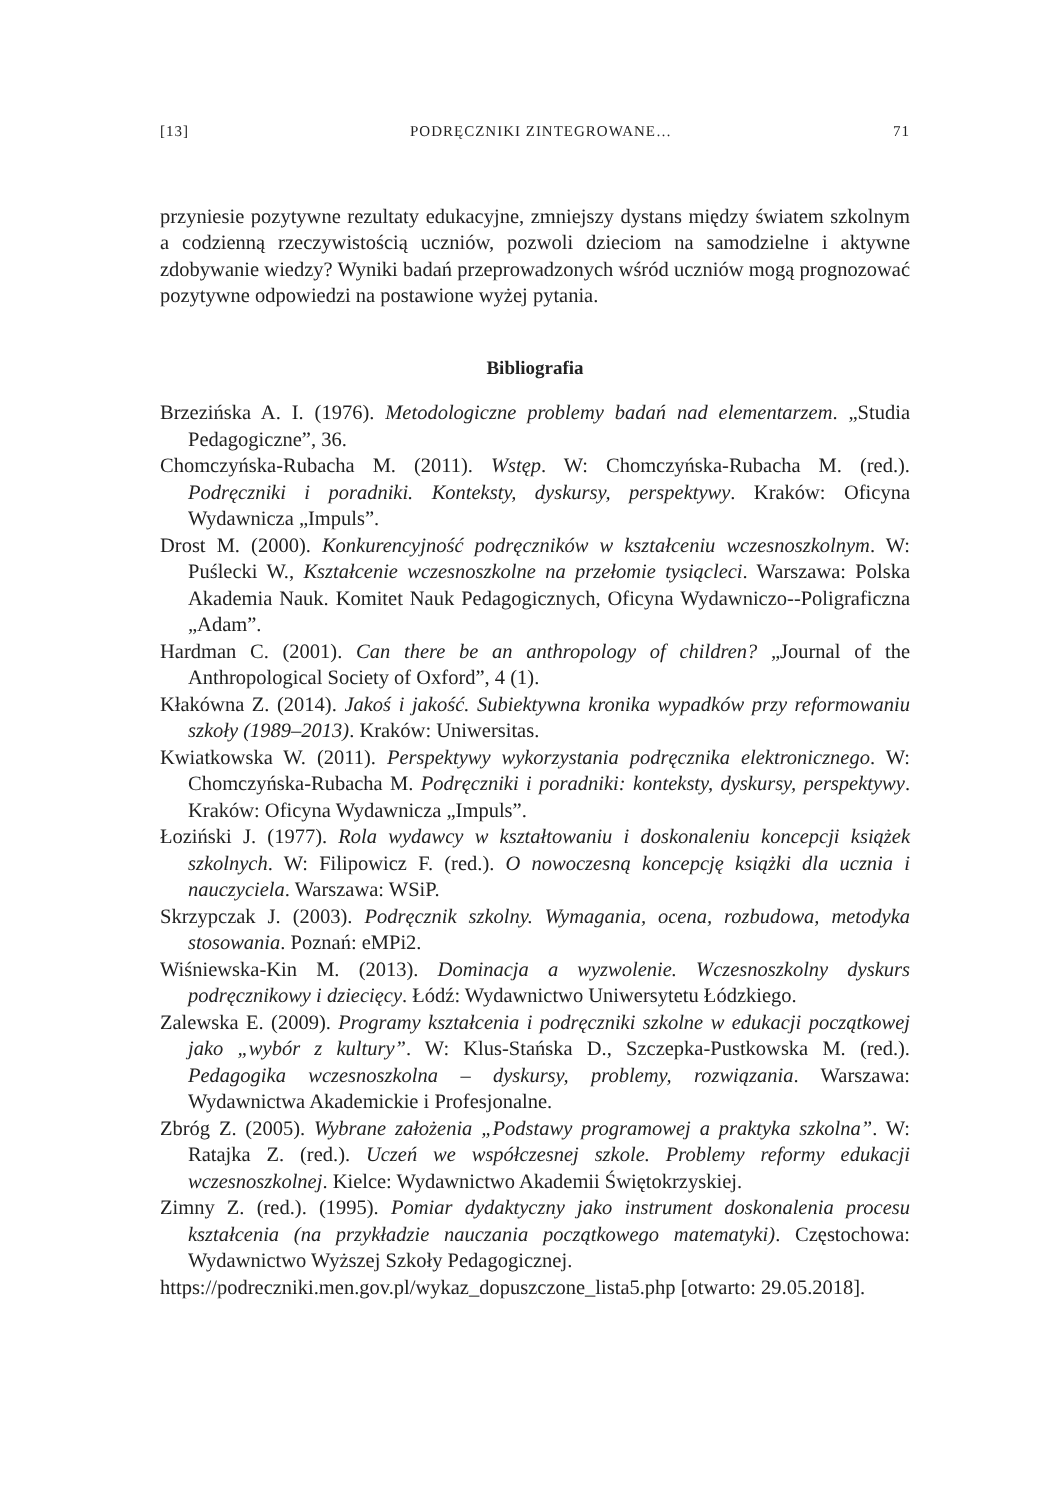[13] PODRĘCZNIKI ZINTEGROWANE… 71
przyniesie pozytywne rezultaty edukacyjne, zmniejszy dystans między światem szkolnym a codzienną rzeczywistością uczniów, pozwoli dzieciom na samodzielne i aktywne zdobywanie wiedzy? Wyniki badań przeprowadzonych wśród uczniów mogą prognozować pozytywne odpowiedzi na postawione wyżej pytania.
Bibliografia
Brzezińska A. I. (1976). Metodologiczne problemy badań nad elementarzem. „Studia Pedagogiczne”, 36.
Chomczyńska-Rubacha M. (2011). Wstęp. W: Chomczyńska-Rubacha M. (red.). Podręczniki i poradniki. Konteksty, dyskursy, perspektywy. Kraków: Oficyna Wydawnicza „Impuls”.
Drost M. (2000). Konkurencyjność podręczników w kształceniu wczesnoszkolnym. W: Puślecki W., Kształcenie wczesnoszkolne na przełomie tysiącleci. Warszawa: Polska Akademia Nauk. Komitet Nauk Pedagogicznych, Oficyna Wydawniczo--Poligraficzna „Adam”.
Hardman C. (2001). Can there be an anthropology of children? „Journal of the Anthropological Society of Oxford”, 4 (1).
Kłakówna Z. (2014). Jakoś i jakość. Subiektywna kronika wypadków przy reformowaniu szkoły (1989–2013). Kraków: Uniwersitas.
Kwiatkowska W. (2011). Perspektywy wykorzystania podręcznika elektronicznego. W: Chomczyńska-Rubacha M. Podręczniki i poradniki: konteksty, dyskursy, perspektywy. Kraków: Oficyna Wydawnicza „Impuls”.
Łoziński J. (1977). Rola wydawcy w kształtowaniu i doskonaleniu koncepcji książek szkolnych. W: Filipowicz F. (red.). O nowoczesną koncepcję książki dla ucznia i nauczyciela. Warszawa: WSiP.
Skrzypczak J. (2003). Podręcznik szkolny. Wymagania, ocena, rozbudowa, metodyka stosowania. Poznań: eMPi2.
Wiśniewska-Kin M. (2013). Dominacja a wyzwolenie. Wczesnoszkolny dyskurs podręcznikowy i dziecięcy. Łódź: Wydawnictwo Uniwersytetu Łódzkiego.
Zalewska E. (2009). Programy kształcenia i podręczniki szkolne w edukacji początkowej jako „wybór z kultury”. W: Klus-Stańska D., Szczepka-Pustkowska M. (red.). Pedagogika wczesnoszkolna – dyskursy, problemy, rozwiązania. Warszawa: Wydawnictwa Akademickie i Profesjonalne.
Zbróg Z. (2005). Wybrane założenia „Podstawy programowej a praktyka szkolna”. W: Ratajka Z. (red.). Uczeń we współczesnej szkole. Problemy reformy edukacji wczesnoszkolnej. Kielce: Wydawnictwo Akademii Świętokrzyskiej.
Zimny Z. (red.). (1995). Pomiar dydaktyczny jako instrument doskonalenia procesu kształcenia (na przykładzie nauczania początkowego matematyki). Częstochowa: Wydawnictwo Wyższej Szkoły Pedagogicznej.
https://podreczniki.men.gov.pl/wykaz_dopuszczone_lista5.php [otwarto: 29.05.2018].